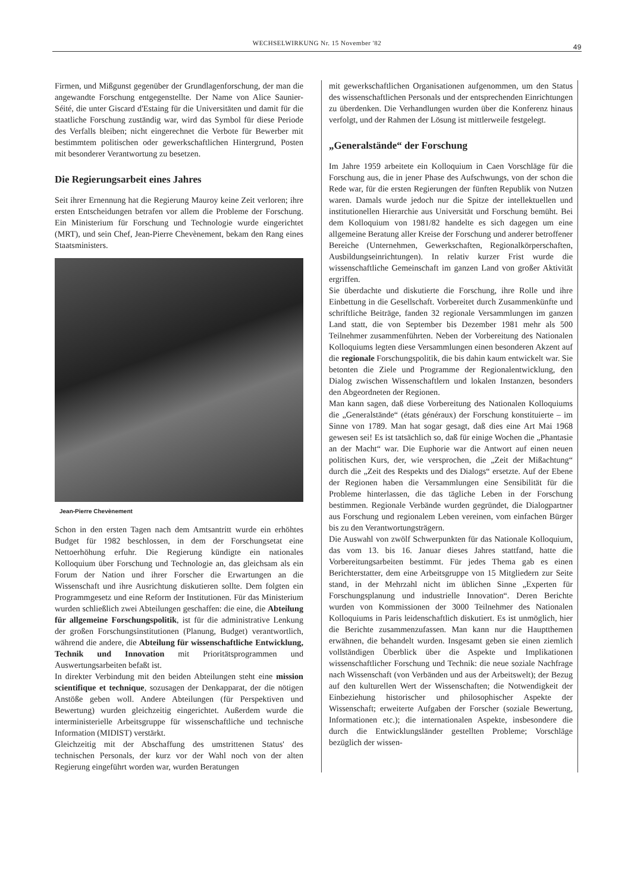WECHSELWIRKUNG Nr. 15 November '82 49
Firmen, und Mißgunst gegenüber der Grundlagenforschung, der man die angewandte Forschung entgegenstellte. Der Name von Alice Saunier-Séité, die unter Giscard d'Estaing für die Universitäten und damit für die staatliche Forschung zuständig war, wird das Symbol für diese Periode des Verfalls bleiben; nicht eingerechnet die Verbote für Bewerber mit bestimmtem politischen oder gewerkschaftlichen Hintergrund, Posten mit besonderer Verantwortung zu besetzen.
Die Regierungsarbeit eines Jahres
Seit ihrer Ernennung hat die Regierung Mauroy keine Zeit verloren; ihre ersten Entscheidungen betrafen vor allem die Probleme der Forschung. Ein Ministerium für Forschung und Technologie wurde eingerichtet (MRT), und sein Chef, Jean-Pierre Chevènement, bekam den Rang eines Staatsministers.
Jean-Pierre Chevènement
Schon in den ersten Tagen nach dem Amtsantritt wurde ein erhöhtes Budget für 1982 beschlossen, in dem der Forschungsetat eine Nettoerhöhung erfuhr. Die Regierung kündigte ein nationales Kolloquium über Forschung und Technologie an, das gleichsam als ein Forum der Nation und ihrer Forscher die Erwartungen an die Wissenschaft und ihre Ausrichtung diskutieren sollte. Dem folgten ein Programmgesetz und eine Reform der Institutionen. Für das Ministerium wurden schließlich zwei Abteilungen geschaffen: die eine, die Abteilung für allgemeine Forschungspolitik, ist für die administrative Lenkung der großen Forschungsinstitutionen (Planung, Budget) verantwortlich, während die andere, die Abteilung für wissenschaftliche Entwicklung, Technik und Innovation mit Prioritätsprogrammen und Auswertungsarbeiten befaßt ist.
In direkter Verbindung mit den beiden Abteilungen steht eine mission scientifique et technique, sozusagen der Denkapparat, der die nötigen Anstöße geben woll. Andere Abteilungen (für Perspektiven und Bewertung) wurden gleichzeitig eingerichtet. Außerdem wurde die interministerielle Arbeitsgruppe für wissenschaftliche und technische Information (MIDIST) verstärkt.
Gleichzeitig mit der Abschaffung des umstrittenen Status' des technischen Personals, der kurz vor der Wahl noch von der alten Regierung eingeführt worden war, wurden Beratungen
mit gewerkschaftlichen Organisationen aufgenommen, um den Status des wissenschaftlichen Personals und der entsprechenden Einrichtungen zu überdenken. Die Verhandlungen wurden über die Konferenz hinaus verfolgt, und der Rahmen der Lösung ist mittlerweile festgelegt.
„Generalstände“ der Forschung
Im Jahre 1959 arbeitete ein Kolloquium in Caen Vorschläge für die Forschung aus, die in jener Phase des Aufschwungs, von der schon die Rede war, für die ersten Regierungen der fünften Republik von Nutzen waren. Damals wurde jedoch nur die Spitze der intellektuellen und institutionellen Hierarchie aus Universität und Forschung bemüht. Bei dem Kolloquium von 1981/82 handelte es sich dagegen um eine allgemeine Beratung aller Kreise der Forschung und anderer betroffener Bereiche (Unternehmen, Gewerkschaften, Regionalkörperschaften, Ausbildungseinrichtungen). In relativ kurzer Frist wurde die wissenschaftliche Gemeinschaft im ganzen Land von großer Aktivität ergriffen.
Sie überdachte und diskutierte die Forschung, ihre Rolle und ihre Einbettung in die Gesellschaft. Vorbereitet durch Zusammenkünfte und schriftliche Beiträge, fanden 32 regionale Versammlungen im ganzen Land statt, die von September bis Dezember 1981 mehr als 500 Teilnehmer zusammenführten. Neben der Vorbereitung des Nationalen Kolloquiums legten diese Versammlungen einen besonderen Akzent auf die regionale Forschungspolitik, die bis dahin kaum entwickelt war. Sie betonten die Ziele und Programme der Regionalentwicklung, den Dialog zwischen Wissenschaftlern und lokalen Instanzen, besonders den Abgeordneten der Regionen.
Man kann sagen, daß diese Vorbereitung des Nationalen Kolloquiums die „Generalstände“ (états généraux) der Forschung konstituierte – im Sinne von 1789. Man hat sogar gesagt, daß dies eine Art Mai 1968 gewesen sei! Es ist tatsächlich so, daß für einige Wochen die „Phantasie an der Macht“ war. Die Euphorie war die Antwort auf einen neuen politischen Kurs, der, wie versprochen, die „Zeit der Mißachtung“ durch die „Zeit des Respekts und des Dialogs“ ersetzte. Auf der Ebene der Regionen haben die Versammlungen eine Sensibilität für die Probleme hinterlassen, die das tägliche Leben in der Forschung bestimmen. Regionale Verbände wurden gegründet, die Dialogpartner aus Forschung und regionalem Leben vereinen, vom einfachen Bürger bis zu den Verantwortungsträgern.
Die Auswahl von zwölf Schwerpunkten für das Nationale Kolloquium, das vom 13. bis 16. Januar dieses Jahres stattfand, hatte die Vorbereitungsarbeiten bestimmt. Für jedes Thema gab es einen Berichterstatter, dem eine Arbeitsgruppe von 15 Mitgliedern zur Seite stand, in der Mehrzahl nicht im üblichen Sinne „Experten für Forschungsplanung und industrielle Innovation“. Deren Berichte wurden von Kommissionen der 3000 Teilnehmer des Nationalen Kolloquiums in Paris leidenschaftlich diskutiert. Es ist unmöglich, hier die Berichte zusammenzufassen. Man kann nur die Hauptthemen erwähnen, die behandelt wurden. Insgesamt geben sie einen ziemlich vollständigen Überblick über die Aspekte und Implikationen wissenschaftlicher Forschung und Technik: die neue soziale Nachfrage nach Wissenschaft (von Verbänden und aus der Arbeitswelt); der Bezug auf den kulturellen Wert der Wissenschaften; die Notwendigkeit der Einbeziehung historischer und philosophischer Aspekte der Wissenschaft; erweiterte Aufgaben der Forscher (soziale Bewertung, Informationen etc.); die internationalen Aspekte, insbesondere die durch die Entwicklungsländer gestellten Probleme; Vorschläge bezüglich der wissen-